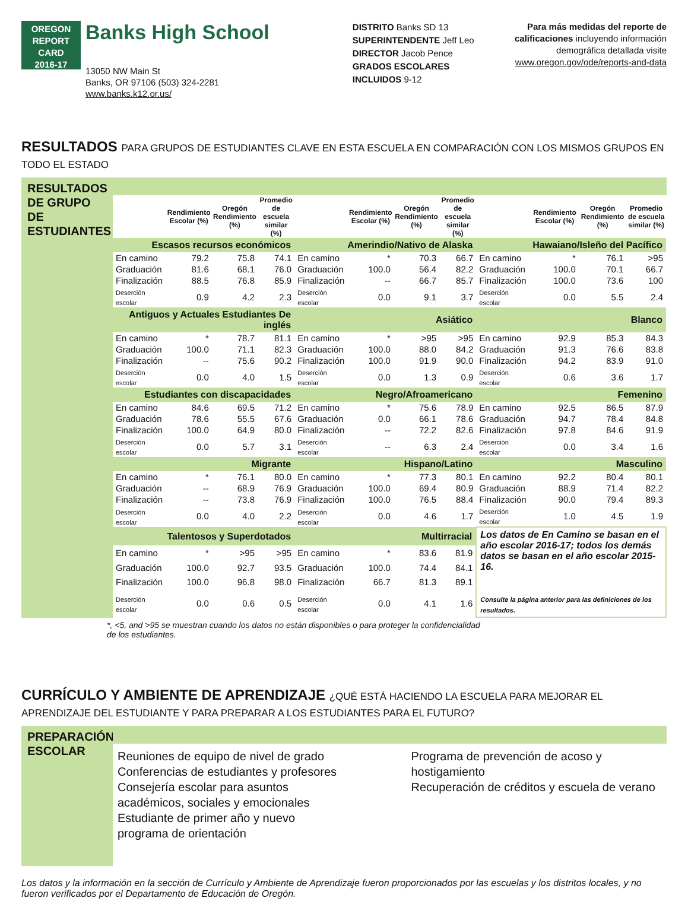OREGON
REPORT CARD
2016-17
Banks High School
13050 NW Main St
Banks, OR 97106 (503) 324-2281
www.banks.k12.or.us/
DISTRITO Banks SD 13
SUPERINTENDENTE Jeff Leo
DIRECTOR Jacob Pence
GRADOS ESCOLARES INCLUIDOS 9-12
Para más medidas del reporte de calificaciones incluyendo información demográfica detallada visite www.oregon.gov/ode/reports-and-data
RESULTADOS PARA GRUPOS DE ESTUDIANTES CLAVE EN ESTA ESCUELA EN COMPARACIÓN CON LOS MISMOS GRUPOS EN TODO EL ESTADO
RESULTADOS DE GRUPO DE ESTUDIANTES
| | Rendimiento Escolar (%) | Oregón Rendimiento (%) | Promedio de escuela similar (%) | | Rendimiento Escolar (%) | Oregón Rendimiento (%) | Promedio de escuela similar (%) | | Rendimiento Escolar (%) | Oregón Rendimiento (%) | Promedio de escuela similar (%) |
| --- | --- | --- | --- | --- | --- | --- | --- | --- | --- | --- | --- |
| Escasos recursos económicos | | | | Amerindio/Nativo de Alaska | | | | Hawaiano/Isleño del Pacífico | | | |
| En camino | 79.2 | 75.8 | 74.1 | En camino | * | 70.3 | 66.7 | En camino | * | 76.1 | >95 |
| Graduación | 81.6 | 68.1 | 76.0 | Graduación | 100.0 | 56.4 | 82.2 | Graduación | 100.0 | 70.1 | 66.7 |
| Finalización | 88.5 | 76.8 | 85.9 | Finalización | -- | 66.7 | 85.7 | Finalización | 100.0 | 73.6 | 100 |
| Deserción escolar | 0.9 | 4.2 | 2.3 | Deserción escolar | 0.0 | 9.1 | 3.7 | Deserción escolar | 0.0 | 5.5 | 2.4 |
| Antiguos y Actuales Estudiantes De inglés | | | | Asiático | | | | Blanco | | | |
| En camino | * | 78.7 | 81.1 | En camino | * | >95 | >95 | En camino | 92.9 | 85.3 | 84.3 |
| Graduación | 100.0 | 71.1 | 82.3 | Graduación | 100.0 | 88.0 | 84.2 | Graduación | 91.3 | 76.6 | 83.8 |
| Finalización | -- | 75.6 | 90.2 | Finalización | 100.0 | 91.9 | 90.0 | Finalización | 94.2 | 83.9 | 91.0 |
| Deserción escolar | 0.0 | 4.0 | 1.5 | Deserción escolar | 0.0 | 1.3 | 0.9 | Deserción escolar | 0.6 | 3.6 | 1.7 |
| Estudiantes con discapacidades | | | | Negro/Afroamericano | | | | Femenino | | | |
| En camino | 84.6 | 69.5 | 71.2 | En camino | * | 75.6 | 78.9 | En camino | 92.5 | 86.5 | 87.9 |
| Graduación | 78.6 | 55.5 | 67.6 | Graduación | 0.0 | 66.1 | 78.6 | Graduación | 94.7 | 78.4 | 84.8 |
| Finalización | 100.0 | 64.9 | 80.0 | Finalización | -- | 72.2 | 82.6 | Finalización | 97.8 | 84.6 | 91.9 |
| Deserción escolar | 0.0 | 5.7 | 3.1 | Deserción escolar | -- | 6.3 | 2.4 | Deserción escolar | 0.0 | 3.4 | 1.6 |
| Migrante | | | | Hispano/Latino | | | | Masculino | | | |
| En camino | * | 76.1 | 80.0 | En camino | * | 77.3 | 80.1 | En camino | 92.2 | 80.4 | 80.1 |
| Graduación | -- | 68.9 | 76.9 | Graduación | 100.0 | 69.4 | 80.9 | Graduación | 88.9 | 71.4 | 82.2 |
| Finalización | -- | 73.8 | 76.9 | Finalización | 100.0 | 76.5 | 88.4 | Finalización | 90.0 | 79.4 | 89.3 |
| Deserción escolar | 0.0 | 4.0 | 2.2 | Deserción escolar | 0.0 | 4.6 | 1.7 | Deserción escolar | 1.0 | 4.5 | 1.9 |
| Talentosos y Superdotados | | | | Multirracial | | | | Los datos de En Camino se basan en el año escolar 2016-17; todos los demás datos se basan en el año escolar 2015-16. Consulte la página anterior para las definiciones de los resultados. | | | |
| En camino | * | >95 | >95 | En camino | * | 83.6 | 81.9 | | | | |
| Graduación | 100.0 | 92.7 | 93.5 | Graduación | 100.0 | 74.4 | 84.1 | | | | |
| Finalización | 100.0 | 96.8 | 98.0 | Finalización | 66.7 | 81.3 | 89.1 | | | | |
| Deserción escolar | 0.0 | 0.6 | 0.5 | Deserción escolar | 0.0 | 4.1 | 1.6 | | | | |
*, <5, and >95 se muestran cuando los datos no están disponibles o para proteger la confidencialidad de los estudiantes.
CURRÍCULO Y AMBIENTE DE APRENDIZAJE ¿QUÉ ESTÁ HACIENDO LA ESCUELA PARA MEJORAR EL APRENDIZAJE DEL ESTUDIANTE Y PARA PREPARAR A LOS ESTUDIANTES PARA EL FUTURO?
PREPARACIÓN ESCOLAR
Reuniones de equipo de nivel de grado
Conferencias de estudiantes y profesores
Consejería escolar para asuntos académicos, sociales y emocionales
Estudiante de primer año y nuevo programa de orientación
Programa de prevención de acoso y hostigamiento
Recuperación de créditos y escuela de verano
Los datos y la información en la sección de Currículo y Ambiente de Aprendizaje fueron proporcionados por las escuelas y los distritos locales, y no fueron verificados por el Departamento de Educación de Oregón.